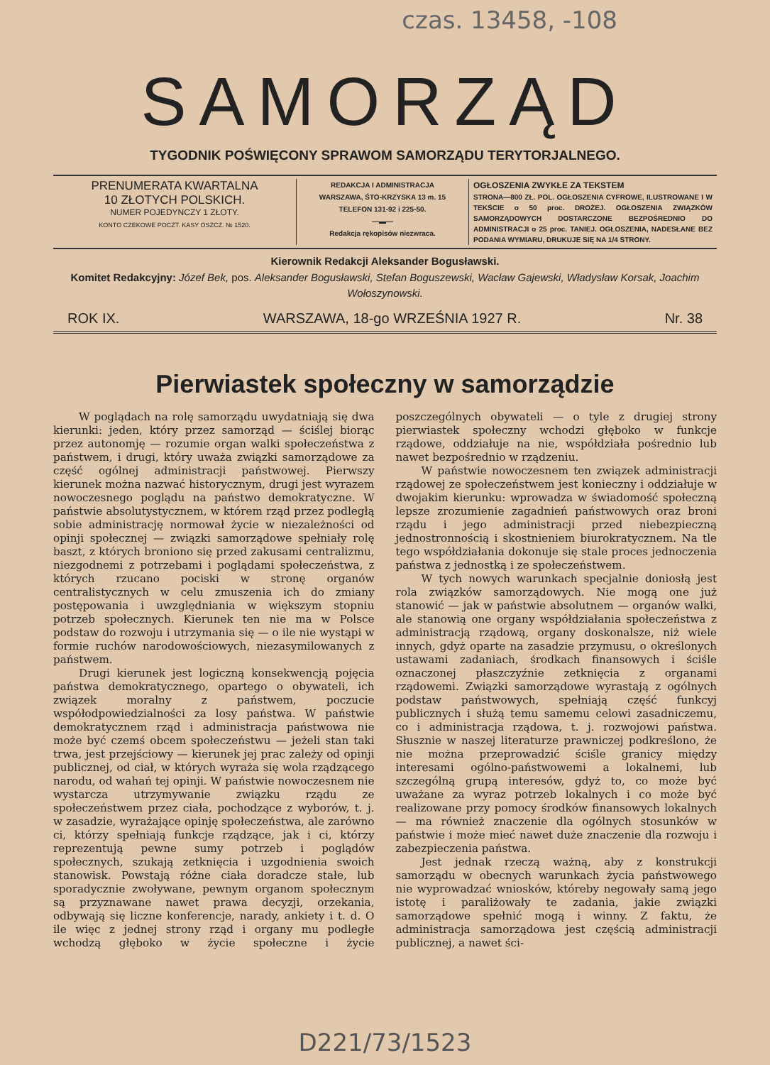czas. 13458, -108
SAMORZĄD
TYGODNIK POŚWIĘCONY SPRAWOM SAMORZĄDU TERYTORJALNEGO.
PRENUMERATA KWARTALNA
10 ZŁOTYCH POLSKICH.
NUMER POJEDYNCZY 1 ZŁOTY.
KONTO CZEKOWE POCZT. KASY OSZCZ. № 1520.
REDAKCJA I ADMINISTRACJA
WARSZAWA, ŚTO-KRZYSKA 13 m. 15
TELEFON 131-92 i 225-50.
—▬—
Redakcja rękopisów niezwraca.
OGŁOSZENIA ZWYKŁE ZA TEKSTEM
STRONA—800 ZŁ. POL. OGŁOSZENIA CYFROWE, ILUSTROWANE I W TEKŚCIE o 50 proc. DROŻEJ. OGŁOSZENIA ZWIĄZKÓW SAMORZĄDOWYCH DOSTARCZONE BEZPOŚREDNIO DO ADMINISTRACJI o 25 proc. TANIEJ. OGŁOSZENIA, NADESŁANE BEZ PODANIA WYMIARU, DRUKUJE SIĘ NA 1/4 STRONY.
Kierownik Redakcji Aleksander Bogusławski.
Komitet Redakcyjny: Józef Bek, pos. Aleksander Bogusławski, Stefan Boguszewski, Wacław Gajewski, Władysław Korsak, Joachim Wołoszynowski.
ROK IX. WARSZAWA, 18-go WRZEŚNIA 1927 R. Nr. 38
Pierwiastek społeczny w samorządzie
W poglądach na rolę samorządu uwydatniają się dwa kierunki: jeden, który przez samorząd — ściślej biorąc przez autonomję — rozumie organ walki społeczeństwa z państwem, i drugi, który uważa związki samorządowe za część ogólnej administracji państwowej. Pierwszy kierunek można nazwać historycznym, drugi jest wyrazem nowoczesnego poglądu na państwo demokratyczne. W państwie absolutystycznem, w którem rząd przez podległą sobie administrację normował życie w niezależności od opinji społecznej — związki samorządowe spełniały rolę baszt, z których broniono się przed zakusami centralizmu, niezgodnemi z potrzebami i poglądami społeczeństwa, z których rzucano pociski w stronę organów centralistycznych w celu zmuszenia ich do zmiany postępowania i uwzględniania w większym stopniu potrzeb społecznych. Kierunek ten nie ma w Polsce podstaw do rozwoju i utrzymania się — o ile nie wystąpi w formie ruchów narodowościowych, niezasymilowanych z państwem.
Drugi kierunek jest logiczną konsekwencją pojęcia państwa demokratycznego, opartego o obywateli, ich związek moralny z państwem, poczucie współodpowiedzialności za losy państwa. W państwie demokratycznem rząd i administracja państwowa nie może być czemś obcem społeczeństwu — jeżeli stan taki trwa, jest przejściowy — kierunek jej prac zależy od opinji publicznej, od ciał, w których wyraża się wola rządzącego narodu, od wahań tej opinji. W państwie nowoczesnem nie wystarcza utrzymywanie związku rządu ze społeczeństwem przez ciała, pochodzące z wyborów, t. j. w zasadzie, wyrażające opinję społeczeństwa, ale zarówno ci, którzy spełniają funkcje rządzące, jak i ci, którzy reprezentują pewne sumy potrzeb i poglądów społecznych, szukają zetknięcia i uzgodnienia swoich stanowisk. Powstają różne ciała doradcze stałe, lub sporadycznie zwoływane, pewnym organom społecznym są przyznawane nawet prawa decyzji, orzekania, odbywają się liczne konferencje, narady, ankiety i t. d. O ile więc z jednej strony rząd i organy mu podległe wchodzą głęboko w życie społeczne i życie poszczególnych obywateli — o tyle z drugiej strony pierwiastek społeczny wchodzi głęboko w funkcje rządowe, oddziałuje na nie, współdziała pośrednio lub nawet bezpośrednio w rządzeniu.
W państwie nowoczesnem ten związek administracji rządowej ze społeczeństwem jest konieczny i oddziałuje w dwojakim kierunku: wprowadza w świadomość społeczną lepsze zrozumienie zagadnień państwowych oraz broni rządu i jego administracji przed niebezpieczną jednostronnością i skostnieniem biurokratycznem. Na tle tego współdziałania dokonuje się stale proces jednoczenia państwa z jednostką i ze społeczeństwem.
W tych nowych warunkach specjalnie doniosłą jest rola związków samorządowych. Nie mogą one już stanowić — jak w państwie absolutnem — organów walki, ale stanowią one organy współdziałania społeczeństwa z administracją rządową, organy doskonalsze, niż wiele innych, gdyż oparte na zasadzie przymusu, o określonych ustawami zadaniach, środkach finansowych i ściśle oznaczonej płaszczyźnie zetknięcia z organami rządowemi. Związki samorządowe wyrastają z ogólnych podstaw państwowych, spełniają część funkcyj publicznych i służą temu samemu celowi zasadniczemu, co i administracja rządowa, t. j. rozwojowi państwa. Słusznie w naszej literaturze prawniczej podkreślono, że nie można przeprowadzić ściśle granicy między interesami ogólno-państwowemi a lokalnemi, lub szczególną grupą interesów, gdyż to, co może być uważane za wyraz potrzeb lokalnych i co może być realizowane przy pomocy środków finansowych lokalnych — ma również znaczenie dla ogólnych stosunków w państwie i może mieć nawet duże znaczenie dla rozwoju i zabezpieczenia państwa.
Jest jednak rzeczą ważną, aby z konstrukcji samorządu w obecnych warunkach życia państwowego nie wyprowadzać wniosków, któreby negowały samą jego istotę i paraliżowały te zadania, jakie związki samorządowe spełnić mogą i winny. Z faktu, że administracja samorządowa jest częścią administracji publicznej, a nawet ści-
D221/73/1523